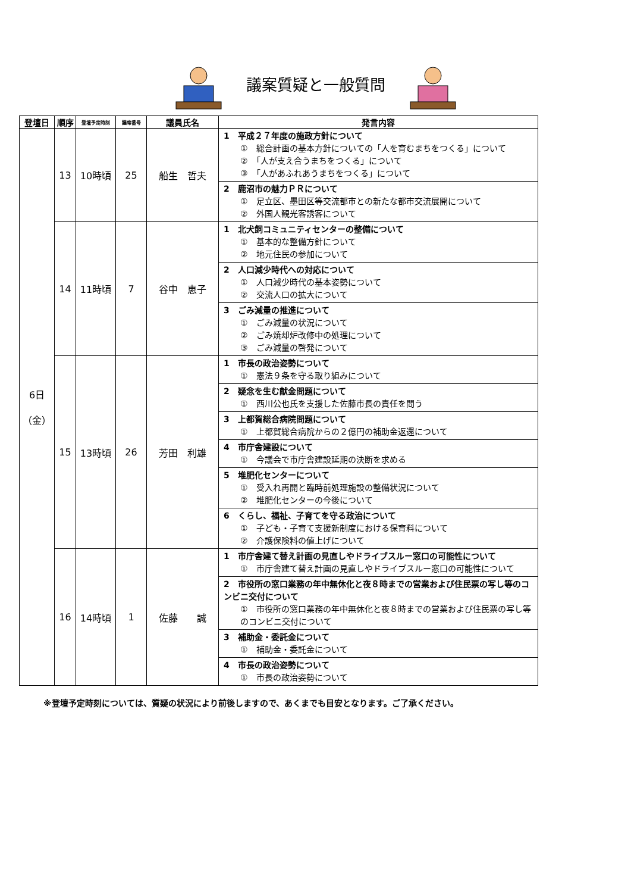議案質疑と一般質問
| 登壇日 | 順序 | 登壇予定時刻 | 議席番号 | 議員氏名 | 発言内容 |
| --- | --- | --- | --- | --- | --- |
| 6日 （金） | 13 | 10時頃 | 25 | 船生 哲夫 | 1 平成２７年度の施政方針について ① 総合計画の基本方針についての「人を育むまちをつくる」について ② 「人が支え合うまちをつくる」について ③ 「人があふれあうまちをつくる」について |
| | | | | | 2 鹿沼市の魅力ＰＲについて ① 足立区、墨田区等交流都市との新たな都市交流展開について ② 外国人観光客誘客について |
| | 14 | 11時頃 | 7 | 谷中 恵子 | 1 北犬飼コミュニティセンターの整備について ① 基本的な整備方針について ② 地元住民の参加について |
| | | | | | 2 人口減少時代への対応について ① 人口減少時代の基本姿勢について ② 交流人口の拡大について |
| | | | | | 3 ごみ減量の推進について ① ごみ減量の状況について ② ごみ焼却炉改修中の処理について ③ ごみ減量の啓発について |
| | 15 | 13時頃 | 26 | 芳田 利雄 | 1 市長の政治姿勢について ① 憲法９条を守る取り組みについて |
| | | | | | 2 疑念を生む献金問題について ① 西川公也氏を支援した佐藤市長の責任を問う |
| | | | | | 3 上都賀総合病院問題について ① 上都賀総合病院からの２億円の補助金返還について |
| | | | | | 4 市庁舎建設について ① 今議会で市庁舎建設延期の決断を求める |
| | | | | | 5 堆肥化センターについて ① 受入れ再開と臨時前処理施設の整備状況について ② 堆肥化センターの今後について |
| | | | | | 6 くらし、福祉、子育てを守る政治について ① 子ども・子育て支援新制度における保育料について ② 介護保険料の値上げについて |
| | 16 | 14時頃 | 1 | 佐藤 誠 | 1 市庁舎建て替え計画の見直しやドライブスルー窓口の可能性について ① 市庁舎建て替え計画の見直しやドライブスルー窓口の可能性について |
| | | | | | 2 市役所の窓口業務の年中無休化と夜８時までの営業および住民票の写し等のコンビニ交付について ① 市役所の窓口業務の年中無休化と夜８時までの営業および住民票の写し等のコンビニ交付について |
| | | | | | 3 補助金・委託金について ① 補助金・委託金について |
| | | | | | 4 市長の政治姿勢について ① 市長の政治姿勢について |
※登壇予定時刻については、質疑の状況により前後しますので、あくまでも目安となります。ご了承ください。